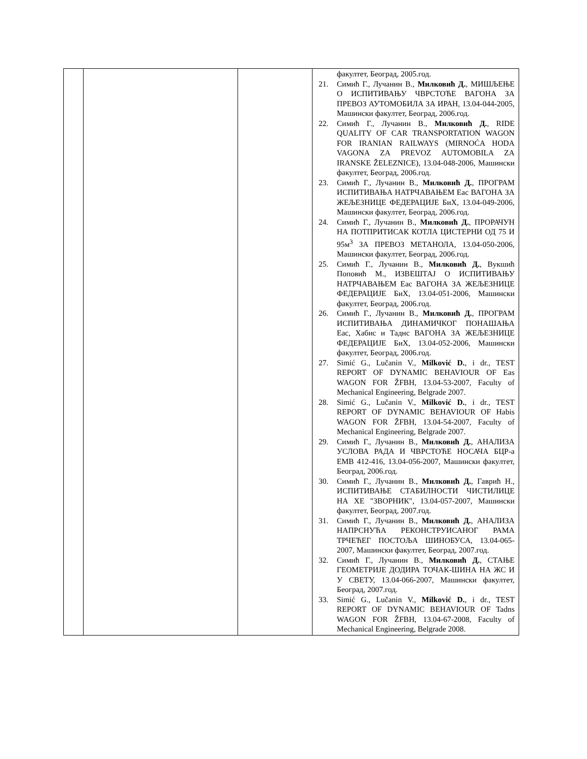| | | | факултет, Београд, 2005.год. 21. Симић Г., Лучанин В., Милковић Д. , МИШЉЕЊЕ О ИСПИТИВАЊУ ЧВРСТОЋЕ ВАГОНА ЗА ПРЕВОЗ АУТОМОБИЛА ЗА ИРАН, 13.04-044-2005, Машински факултет, Београд, 2006.год. 22. Симић Г., Лучанин В., Милковић Д. , RIDE QUALITY OF CAR TRANSPORTATION WAGON FOR IRANIAN RAILWAYS (MIRNOĆA HODA VAGONA ZA PREVOZ AUTOMOBILA ZA IRANSKE ŽELEZNICE), 13.04-048-2006, Машински факултет, Београд, 2006.год. 23. Симић Г., Лучанин В., Милковић Д. , ПРОГРАМ ИСПИТИВАЊА НАТРЧАВАЊЕМ Eac ВАГОНА ЗА ЖЕЉЕЗНИЦЕ ФЕДЕРАЦИЈЕ БиХ, 13.04-049-2006, Машински факултет, Београд, 2006.год. 24. Симић Г., Лучанин В., Милковић Д. , ПРОРАЧУН НА ПОТПРИТИСАК КОТЛА ЦИСТЕРНИ ОД 75 И 95м<sup>3</sup> ЗА ПРЕВОЗ МЕТАНОЛА, 13.04-050-2006, Машински факултет, Београд, 2006.год. 25. Симић Г., Лучанин В., Милковић Д. , Вукшић Поповић М., ИЗВЕШТАЈ О ИСПИТИВАЊУ НАТРЧАВАЊЕМ Eac ВАГОНА ЗА ЖЕЉЕЗНИЦЕ ФЕДЕРАЦИЈЕ БиХ, 13.04-051-2006, Машински факултет, Београд, 2006.год. 26. Симић Г., Лучанин В., Милковић Д. , ПРОГРАМ ИСПИТИВАЊА ДИНАМИЧКОГ ПОНАШАЊА Eac, Хабис и Таднс ВАГОНА ЗА ЖЕЉЕЗНИЦЕ ФЕДЕРАЦИЈЕ БиХ, 13.04-052-2006, Машински факултет, Београд, 2006.год. 27. Simić G., Lučanin V., Milković D. , i dr., TEST REPORT OF DYNAMIC BEHAVIOUR OF Eas WAGON FOR ŽFBH, 13.04-53-2007, Faculty of Mechanical Engineering, Belgrade 2007. 28. Simić G., Lučanin V., Milković D. , i dr., TEST REPORT OF DYNAMIC BEHAVIOUR OF Habis WAGON FOR ŽFBH, 13.04-54-2007, Faculty of Mechanical Engineering, Belgrade 2007. 29. Симић Г., Лучанин В., Милковић Д. , АНАЛИЗА УСЛОВА РАДА И ЧВРСТОЋЕ НОСАЧА БЦР-а ЕМВ 412-416, 13.04-056-2007, Машински факултет, Београд, 2006.год. 30. Симић Г., Лучанин В., Милковић Д. , Гаврић Н., ИСПИТИВАЊЕ СТАБИЛНОСТИ ЧИСТИЛИЦЕ НА ХЕ "ЗВОРНИК", 13.04-057-2007, Машински факултет, Београд, 2007.год. 31. Симић Г., Лучанин В., Милковић Д. , АНАЛИЗА НАПРСНУЋА РЕКОНСТРУИСАНОГ РАМА ТРЧЕЋЕГ ПОСТОЉА ШИНОБУСА, 13.04-065-2007, Машински факултет, Београд, 2007.год. 32. Симић Г., Лучанин В., Милковић Д. , СТАЊЕ ГЕОМЕТРИЈЕ ДОДИРА ТОЧАК-ШИНА НА ЖС И У СВЕТУ, 13.04-066-2007, Машински факултет, Београд, 2007.год. 33. Simić G., Lučanin V., Milković D. , i dr., TEST REPORT OF DYNAMIC BEHAVIOUR OF Tadns WAGON FOR ŽFBH, 13.04-67-2008, Faculty of Mechanical Engineering, Belgrade 2008. |